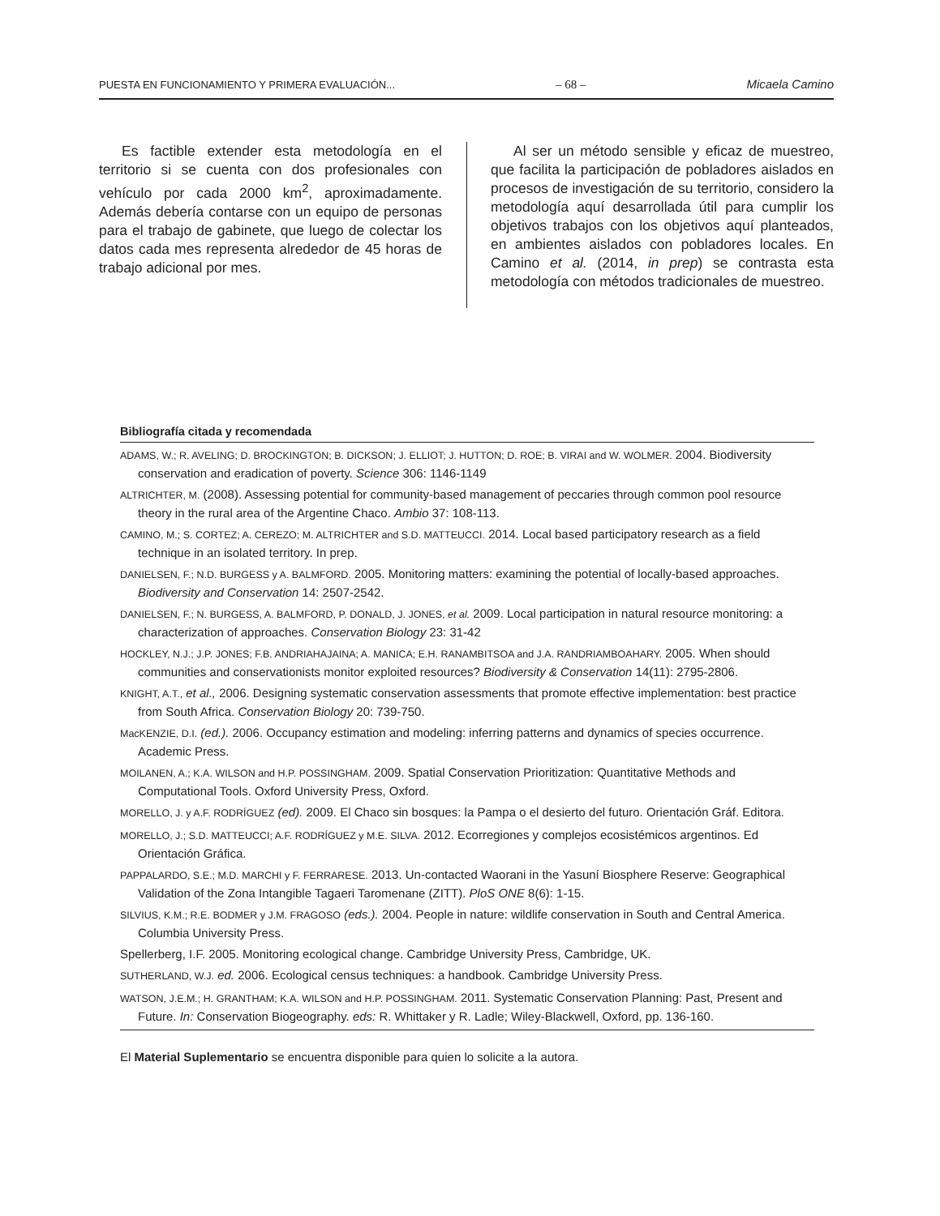PUESTA EN FUNCIONAMIENTO Y PRIMERA EVALUACIÓN... – 68 – Micaela Camino
Es factible extender esta metodología en el territorio si se cuenta con dos profesionales con vehículo por cada 2000 km<sup>2</sup>, aproximadamente. Además debería contarse con un equipo de personas para el trabajo de gabinete, que luego de colectar los datos cada mes representa alrededor de 45 horas de trabajo adicional por mes.
Al ser un método sensible y eficaz de muestreo, que facilita la participación de pobladores aislados en procesos de investigación de su territorio, considero la metodología aquí desarrollada útil para cumplir los objetivos trabajos con los objetivos aquí planteados, en ambientes aislados con pobladores locales. En Camino et al. (2014, in prep) se contrasta esta metodología con métodos tradicionales de muestreo.
Bibliografía citada y recomendada
ADAMS, W.; R. AVELING; D. BROCKINGTON; B. DICKSON; J. ELLIOT; J. HUTTON; D. ROE; B. VIRAI and W. WOLMER. 2004. Biodiversity conservation and eradication of poverty. Science 306: 1146-1149
ALTRICHTER, M. (2008). Assessing potential for community-based management of peccaries through common pool resource theory in the rural area of the Argentine Chaco. Ambio 37: 108-113.
CAMINO, M.; S. CORTEZ; A. CEREZO; M. ALTRICHTER and S.D. MATTEUCCI. 2014. Local based participatory research as a field technique in an isolated territory. In prep.
DANIELSEN, F.; N.D. BURGESS y A. BALMFORD. 2005. Monitoring matters: examining the potential of locally-based approaches. Biodiversity and Conservation 14: 2507-2542.
DANIELSEN, F.; N. BURGESS, A. BALMFORD, P. DONALD, J. JONES, et al. 2009. Local participation in natural resource monitoring: a characterization of approaches. Conservation Biology 23: 31-42
HOCKLEY, N.J.; J.P. JONES; F.B. ANDRIAHAJAINA; A. MANICA; E.H. RANAMBITSOA and J.A. RANDRIAMBOAHARY. 2005. When should communities and conservationists monitor exploited resources? Biodiversity & Conservation 14(11): 2795-2806.
KNIGHT, A.T., et al., 2006. Designing systematic conservation assessments that promote effective implementation: best practice from South Africa. Conservation Biology 20: 739-750.
MacKENZIE, D.I. (ed.). 2006. Occupancy estimation and modeling: inferring patterns and dynamics of species occurrence. Academic Press.
MOILANEN, A.; K.A. WILSON and H.P. POSSINGHAM. 2009. Spatial Conservation Prioritization: Quantitative Methods and Computational Tools. Oxford University Press, Oxford.
MORELLO, J. y A.F. RODRÍGUEZ (ed). 2009. El Chaco sin bosques: la Pampa o el desierto del futuro. Orientación Gráf. Editora.
MORELLO, J.; S.D. MATTEUCCI; A.F. RODRÍGUEZ y M.E. SILVA. 2012. Ecorregiones y complejos ecosistémicos argentinos. Ed Orientación Gráfica.
PAPPALARDO, S.E.; M.D. MARCHI y F. FERRARESE. 2013. Un-contacted Waorani in the Yasuní Biosphere Reserve: Geographical Validation of the Zona Intangible Tagaeri Taromenane (ZITT). PloS ONE 8(6): 1-15.
SILVIUS, K.M.; R.E. BODMER y J.M. FRAGOSO (eds.). 2004. People in nature: wildlife conservation in South and Central America. Columbia University Press.
Spellerberg, I.F. 2005. Monitoring ecological change. Cambridge University Press, Cambridge, UK.
SUTHERLAND, W.J. ed. 2006. Ecological census techniques: a handbook. Cambridge University Press.
WATSON, J.E.M.; H. GRANTHAM; K.A. WILSON and H.P. POSSINGHAM. 2011. Systematic Conservation Planning: Past, Present and Future. In: Conservation Biogeography. eds: R. Whittaker y R. Ladle; Wiley-Blackwell, Oxford, pp. 136-160.
El Material Suplementario se encuentra disponible para quien lo solicite a la autora.